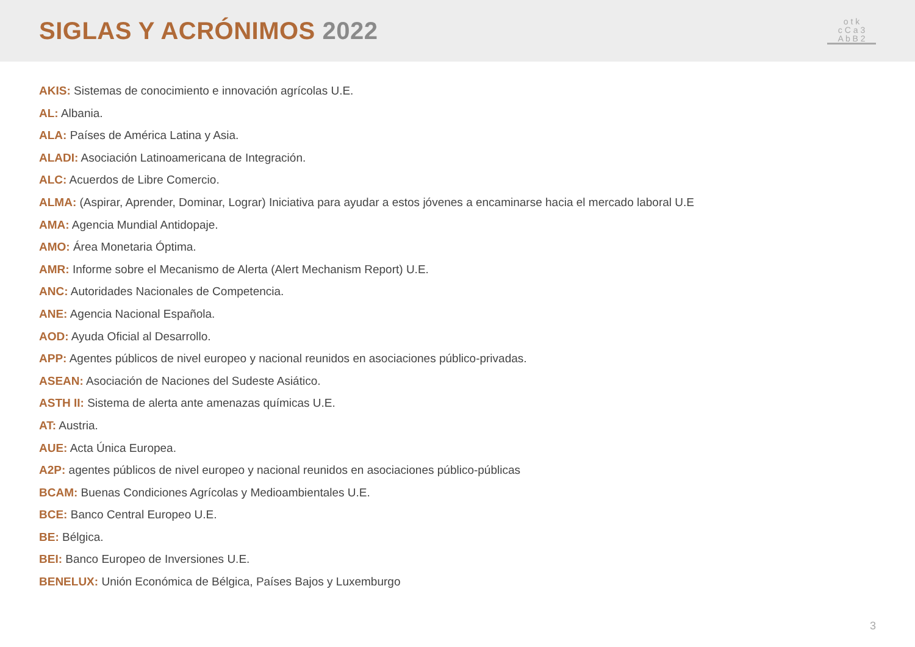SIGLAS Y ACRÓNIMOS 2022
o t k
c C a 3
A b B 2
AKIS: Sistemas de conocimiento e innovación agrícolas U.E.
AL: Albania.
ALA: Países de América Latina y Asia.
ALADI: Asociación Latinoamericana de Integración.
ALC: Acuerdos de Libre Comercio.
ALMA: (Aspirar, Aprender, Dominar, Lograr) Iniciativa para ayudar a estos jóvenes a encaminarse hacia el mercado laboral U.E
AMA: Agencia Mundial Antidopaje.
AMO: Área Monetaria Óptima.
AMR: Informe sobre el Mecanismo de Alerta (Alert Mechanism Report) U.E.
ANC: Autoridades Nacionales de Competencia.
ANE: Agencia Nacional Española.
AOD: Ayuda Oficial al Desarrollo.
APP: Agentes públicos de nivel europeo y nacional reunidos en asociaciones público-privadas.
ASEAN: Asociación de Naciones del Sudeste Asiático.
ASTH II: Sistema de alerta ante amenazas químicas U.E.
AT: Austria.
AUE: Acta Única Europea.
A2P: agentes públicos de nivel europeo y nacional reunidos en asociaciones público-públicas
BCAM: Buenas Condiciones Agrícolas y Medioambientales U.E.
BCE: Banco Central Europeo U.E.
BE: Bélgica.
BEI: Banco Europeo de Inversiones U.E.
BENELUX: Unión Económica de Bélgica, Países Bajos y Luxemburgo
3